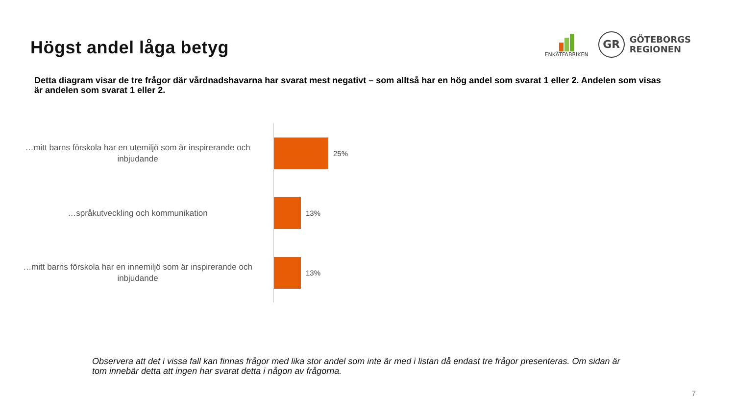Högst andel låga betyg
ENKÄTFABRIKEN
GR
GÖTEBORGS
REGIONEN
Detta diagram visar de tre frågor där vårdnadshavarna har svarat mest negativt – som alltså har en hög andel som svarat 1 eller 2. Andelen som visas är andelen som svarat 1 eller 2.
…mitt barns förskola har en utemiljö som är inspirerande och inbjudande
25%
…språkutveckling och kommunikation
13%
…mitt barns förskola har en innemiljö som är inspirerande och inbjudande
13%
Observera att det i vissa fall kan finnas frågor med lika stor andel som inte är med i listan då endast tre frågor presenteras. Om sidan är tom innebär detta att ingen har svarat detta i någon av frågorna.
7